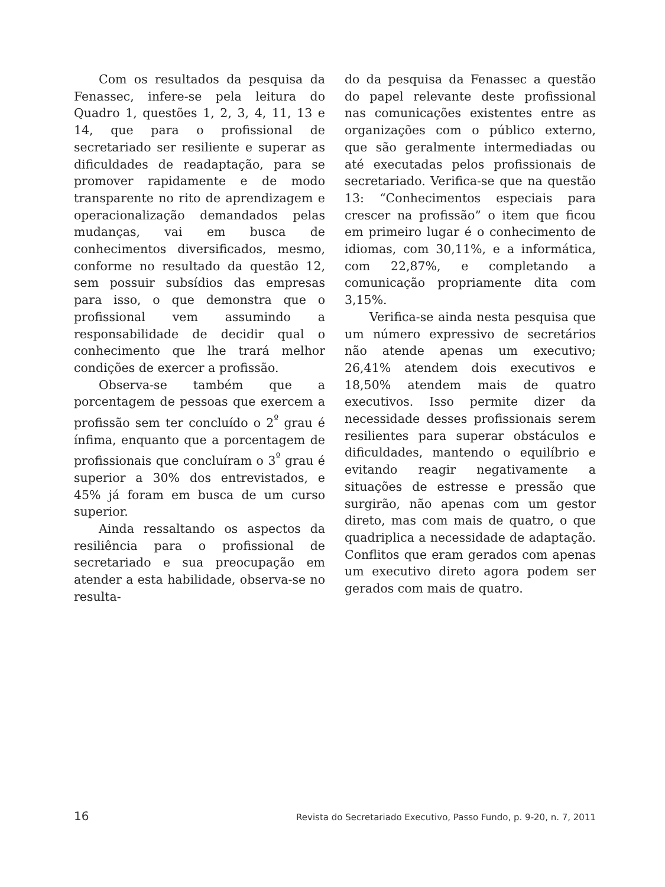Com os resultados da pesquisa da Fenassec, infere-se pela leitura do Quadro 1, questões 1, 2, 3, 4, 11, 13 e 14, que para o profissional de secretariado ser resiliente e superar as dificuldades de readaptação, para se promover rapidamente e de modo transparente no rito de aprendizagem e operacionalização demandados pelas mudanças, vai em busca de conhecimentos diversificados, mesmo, conforme no resultado da questão 12, sem possuir subsídios das empresas para isso, o que demonstra que o profissional vem assumindo a responsabilidade de decidir qual o conhecimento que lhe trará melhor condições de exercer a profissão.
Observa-se também que a porcentagem de pessoas que exercem a profissão sem ter concluído o 2<sup>º</sup> grau é ínfima, enquanto que a porcentagem de profissionais que concluíram o 3<sup>º</sup> grau é superior a 30% dos entrevistados, e 45% já foram em busca de um curso superior.
Ainda ressaltando os aspectos da resiliência para o profissional de secretariado e sua preocupação em atender a esta habilidade, observa-se no resulta-
do da pesquisa da Fenassec a questão do papel relevante deste profissional nas comunicações existentes entre as organizações com o público externo, que são geralmente intermediadas ou até executadas pelos profissionais de secretariado. Verifica-se que na questão 13: “Conhecimentos especiais para crescer na profissão” o item que ficou em primeiro lugar é o conhecimento de idiomas, com 30,11%, e a informática, com 22,87%, e completando a comunicação propriamente dita com 3,15%.
Verifica-se ainda nesta pesquisa que um número expressivo de secretários não atende apenas um executivo; 26,41% atendem dois executivos e 18,50% atendem mais de quatro executivos. Isso permite dizer da necessidade desses profissionais serem resilientes para superar obstáculos e dificuldades, mantendo o equilíbrio e evitando reagir negativamente a situações de estresse e pressão que surgirão, não apenas com um gestor direto, mas com mais de quatro, o que quadriplica a necessidade de adaptação. Conflitos que eram gerados com apenas um executivo direto agora podem ser gerados com mais de quatro.
16 Revista do Secretariado Executivo, Passo Fundo, p. 9-20, n. 7, 2011